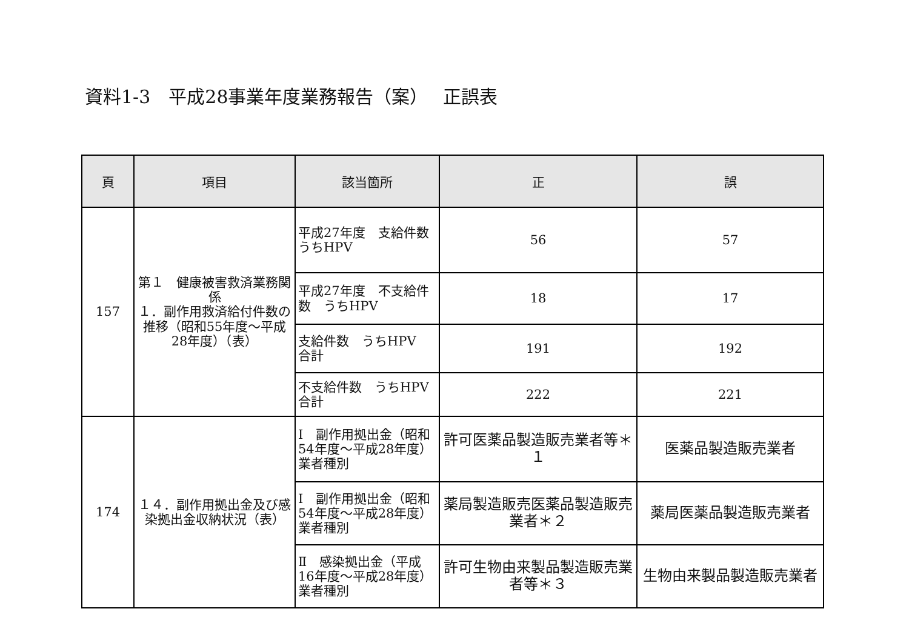資料1-3　平成28事業年度業務報告（案）　 正誤表
| 頁 | 項目 | 該当箇所 | 正 | 誤 |
| --- | --- | --- | --- | --- |
| 157 | 第１ 健康被害救済業務関係 １．副作用救済給付件数の推移（昭和55年度～平成28年度）（表） | 平成27年度 支給件数 うちHPV | 56 | 57 |
| | | 平成27年度 不支給件数 うちHPV | 18 | 17 |
| | | 支給件数 うちHPV 合計 | 191 | 192 |
| | | 不支給件数 うちHPV 合計 | 222 | 221 |
| 174 | １４．副作用拠出金及び感染拠出金収納状況（表） | Ⅰ 副作用拠出金（昭和54年度～平成28年度） 業者種別 | 許可医薬品製造販売業者等＊１ | 医薬品製造販売業者 |
| | | Ⅰ 副作用拠出金（昭和54年度～平成28年度） 業者種別 | 薬局製造販売医薬品製造販売業者＊２ | 薬局医薬品製造販売業者 |
| | | Ⅱ 感染拠出金（平成16年度～平成28年度） 業者種別 | 許可生物由来製品製造販売業者等＊３ | 生物由来製品製造販売業者 |